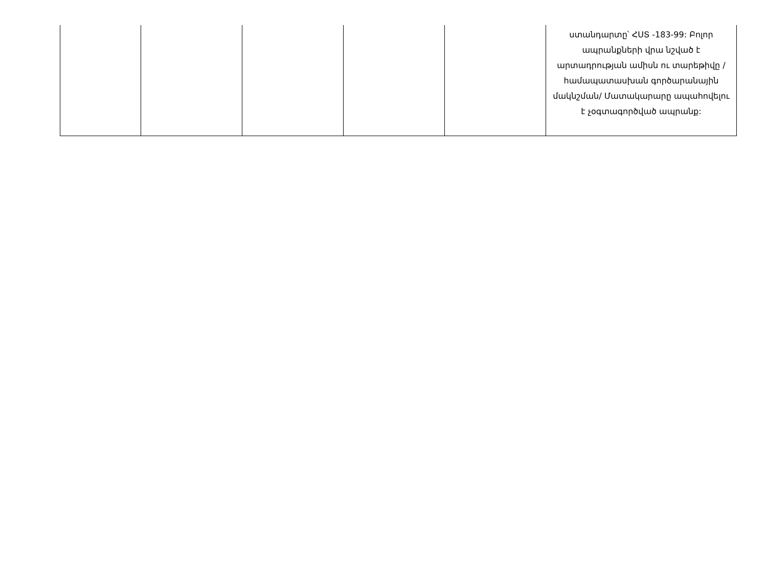| | | | | | ստանդարտը՝ ՀՍՏ -183-99: Բոլոր ապրանքների վրա նշված է արտադրության ամիսն ու տարեթիվը /համապատասխան գործարանային մակնշման/ Մատակարարը ապահովելու է չօգտագործված ապրանք: |